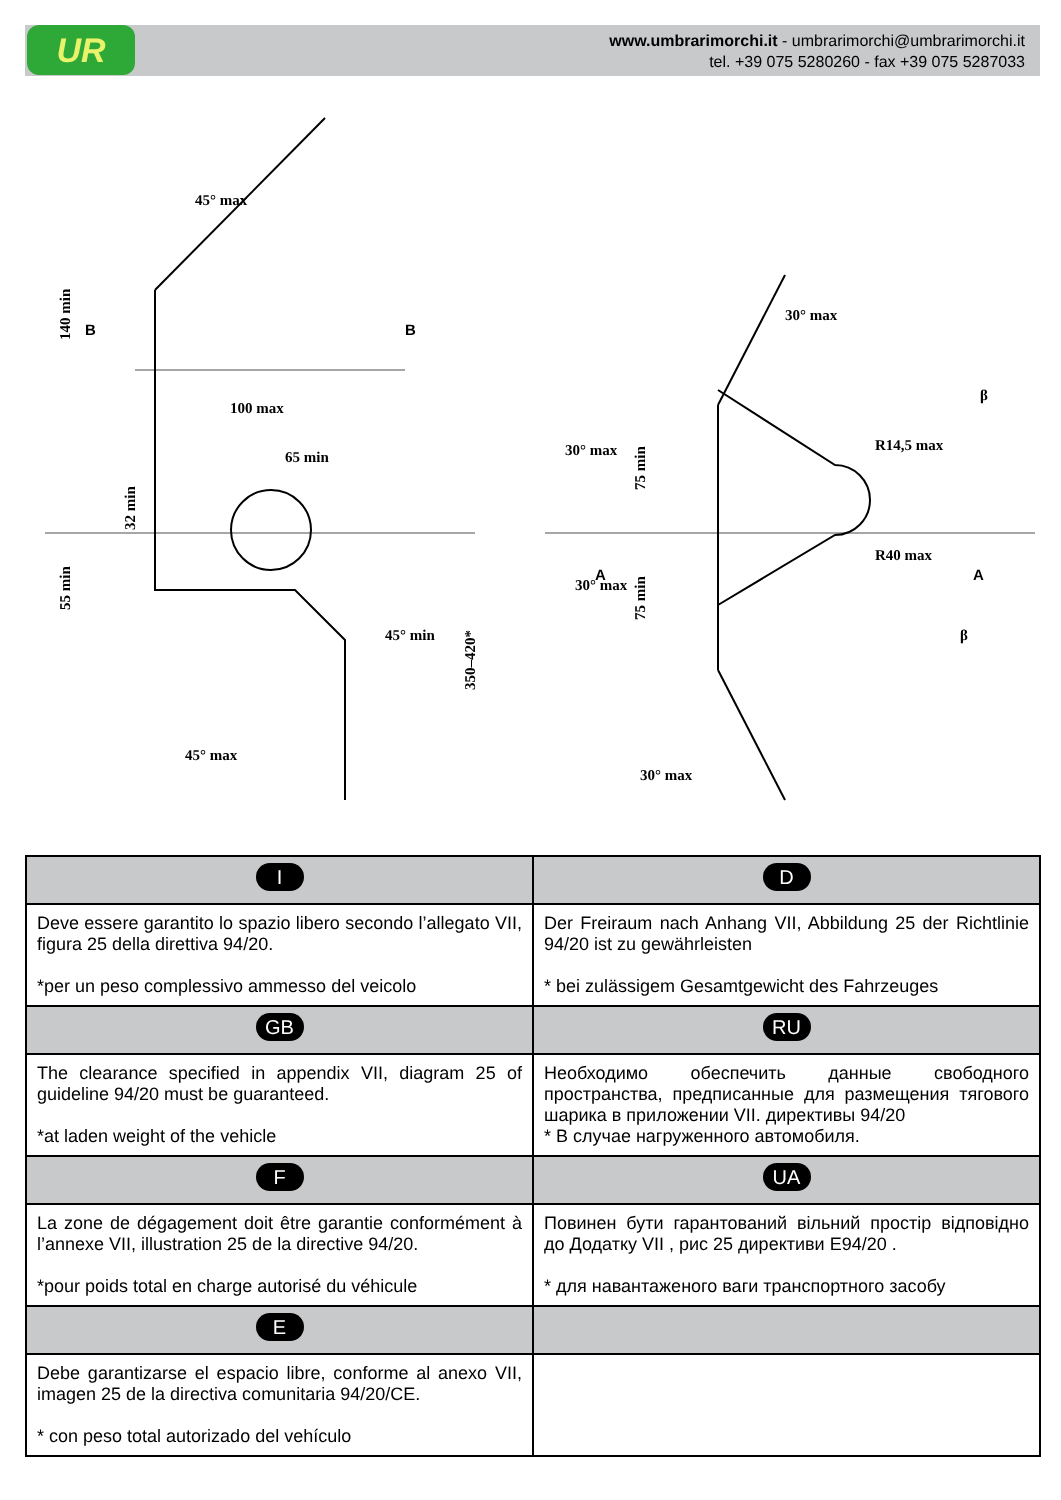UR
www.umbrarimorchi.it - umbrarimorchi@umbrarimorchi.it
tel. +39 075 5280260 - fax +39 075 5287033
140 min
100 max
65 min
32 min
55 min
45° max
45° max
45° min
350–420*
B
B
30° max
30° max
30° max
75 min
75 min
R14,5 max
R40 max
30° max
β
β
A
A
| I | D |
| Deve essere garantito lo spazio libero secondo l’allegato VII, figura 25 della direttiva 94/20. *per un peso complessivo ammesso del veicolo | Der Freiraum nach Anhang VII, Abbildung 25 der Richtlinie 94/20 ist zu gewährleisten * bei zulässigem Gesamtgewicht des Fahrzeuges |
| GB | RU |
| The clearance specified in appendix VII, diagram 25 of guideline 94/20 must be guaranteed. *at laden weight of the vehicle | Необходимо обеспечить данные свободного пространства, предписанные для размещения тягового шарика в приложении VII. директивы 94/20 * В случае нагруженного автомобиля. |
| F | UA |
| La zone de dégagement doit être garantie conformément à l’annexe VII, illustration 25 de la directive 94/20. *pour poids total en charge autorisé du véhicule | Повинен бути гарантований вільний простір відповідно до Додатку VII , рис 25 директиви E94/20 . * для навантаженого ваги транспортного засобу |
| E | |
| Debe garantizarse el espacio libre, conforme al anexo VII, imagen 25 de la directiva comunitaria 94/20/CE. * con peso total autorizado del vehículo | |